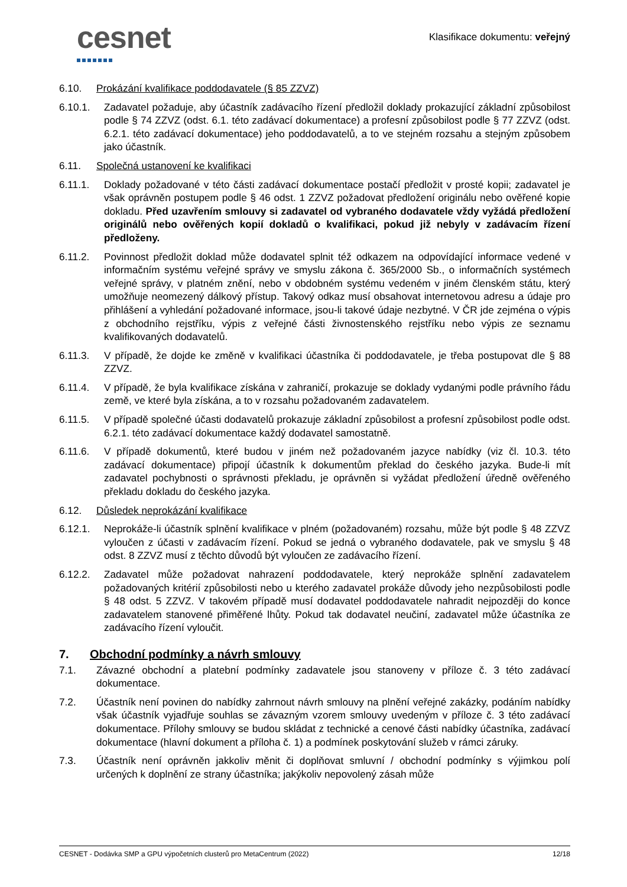cesnet
Klasifikace dokumentu: veřejný
6.10. Prokázání kvalifikace poddodavatele (§ 85 ZZVZ)
6.10.1. Zadavatel požaduje, aby účastník zadávacího řízení předložil doklady prokazující základní způsobilost podle § 74 ZZVZ (odst. 6.1. této zadávací dokumentace) a profesní způsobilost podle § 77 ZZVZ (odst. 6.2.1. této zadávací dokumentace) jeho poddodavatelů, a to ve stejném rozsahu a stejným způsobem jako účastník.
6.11. Společná ustanovení ke kvalifikaci
6.11.1. Doklady požadované v této části zadávací dokumentace postačí předložit v prosté kopii; zadavatel je však oprávněn postupem podle § 46 odst. 1 ZZVZ požadovat předložení originálu nebo ověřené kopie dokladu. Před uzavřením smlouvy si zadavatel od vybraného dodavatele vždy vyžádá předložení originálů nebo ověřených kopií dokladů o kvalifikaci, pokud již nebyly v zadávacím řízení předloženy.
6.11.2. Povinnost předložit doklad může dodavatel splnit též odkazem na odpovídající informace vedené v informačním systému veřejné správy ve smyslu zákona č. 365/2000 Sb., o informačních systémech veřejné správy, v platném znění, nebo v obdobném systému vedeném v jiném členském státu, který umožňuje neomezený dálkový přístup. Takový odkaz musí obsahovat internetovou adresu a údaje pro přihlášení a vyhledání požadované informace, jsou-li takové údaje nezbytné. V ČR jde zejména o výpis z obchodního rejstříku, výpis z veřejné části živnostenského rejstříku nebo výpis ze seznamu kvalifikovaných dodavatelů.
6.11.3. V případě, že dojde ke změně v kvalifikaci účastníka či poddodavatele, je třeba postupovat dle § 88 ZZVZ.
6.11.4. V případě, že byla kvalifikace získána v zahraničí, prokazuje se doklady vydanými podle právního řádu země, ve které byla získána, a to v rozsahu požadovaném zadavatelem.
6.11.5. V případě společné účasti dodavatelů prokazuje základní způsobilost a profesní způsobilost podle odst. 6.2.1. této zadávací dokumentace každý dodavatel samostatně.
6.11.6. V případě dokumentů, které budou v jiném než požadovaném jazyce nabídky (viz čl. 10.3. této zadávací dokumentace) připojí účastník k dokumentům překlad do českého jazyka. Bude-li mít zadavatel pochybnosti o správnosti překladu, je oprávněn si vyžádat předložení úředně ověřeného překladu dokladu do českého jazyka.
6.12. Důsledek neprokázání kvalifikace
6.12.1. Neprokáže-li účastník splnění kvalifikace v plném (požadovaném) rozsahu, může být podle § 48 ZZVZ vyloučen z účasti v zadávacím řízení. Pokud se jedná o vybraného dodavatele, pak ve smyslu § 48 odst. 8 ZZVZ musí z těchto důvodů být vyloučen ze zadávacího řízení.
6.12.2. Zadavatel může požadovat nahrazení poddodavatele, který neprokáže splnění zadavatelem požadovaných kritérií způsobilosti nebo u kterého zadavatel prokáže důvody jeho nezpůsobilosti podle § 48 odst. 5 ZZVZ. V takovém případě musí dodavatel poddodavatele nahradit nejpozději do konce zadavatelem stanovené přiměřené lhůty. Pokud tak dodavatel neučiní, zadavatel může účastníka ze zadávacího řízení vyloučit.
7. Obchodní podmínky a návrh smlouvy
7.1. Závazné obchodní a platební podmínky zadavatele jsou stanoveny v příloze č. 3 této zadávací dokumentace.
7.2. Účastník není povinen do nabídky zahrnout návrh smlouvy na plnění veřejné zakázky, podáním nabídky však účastník vyjadřuje souhlas se závazným vzorem smlouvy uvedeným v příloze č. 3 této zadávací dokumentace. Přílohy smlouvy se budou skládat z technické a cenové části nabídky účastníka, zadávací dokumentace (hlavní dokument a příloha č. 1) a podmínek poskytování služeb v rámci záruky.
7.3. Účastník není oprávněn jakkoliv měnit či doplňovat smluvní / obchodní podmínky s výjimkou polí určených k doplnění ze strany účastníka; jakýkoliv nepovolený zásah může
CESNET - Dodávka SMP a GPU výpočetních clusterů pro MetaCentrum (2022) 12/18